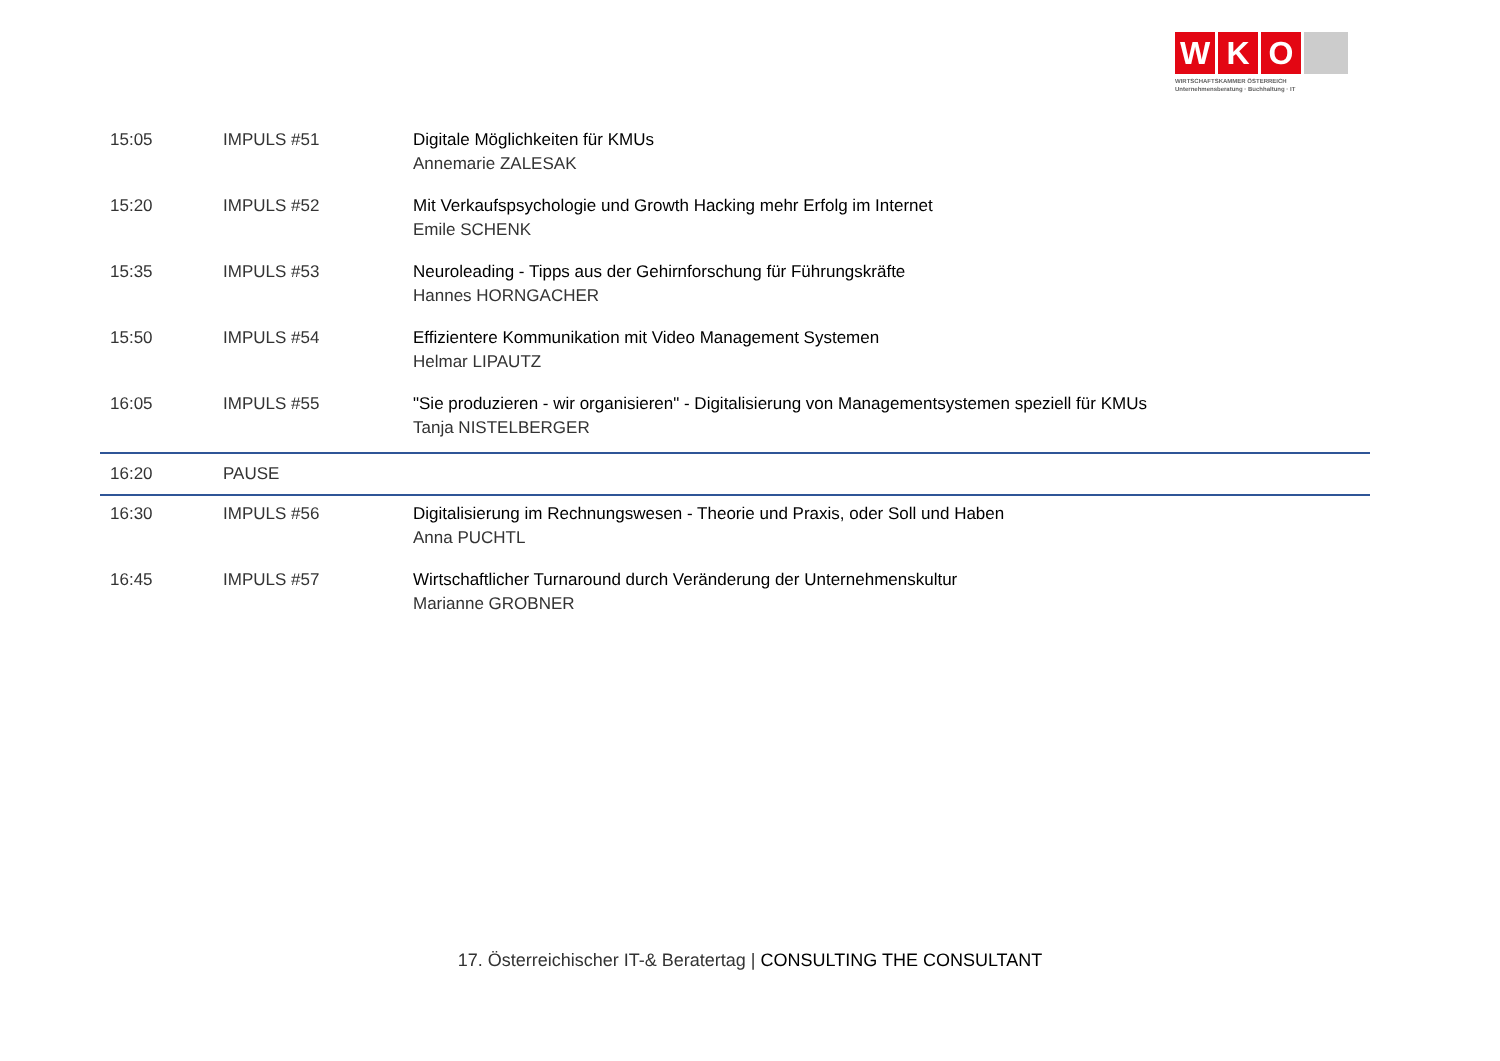W K O
WIRTSCHAFTSKAMMER ÖSTERREICH
Unternehmensberatung · Buchhaltung · IT
| 15:05 | IMPULS #51 | Digitale Möglichkeiten für KMUs Annemarie ZALESAK |
| 15:20 | IMPULS #52 | Mit Verkaufspsychologie und Growth Hacking mehr Erfolg im Internet Emile SCHENK |
| 15:35 | IMPULS #53 | Neuroleading - Tipps aus der Gehirnforschung für Führungskräfte Hannes HORNGACHER |
| 15:50 | IMPULS #54 | Effizientere Kommunikation mit Video Management Systemen Helmar LIPAUTZ |
| 16:05 | IMPULS #55 | "Sie produzieren - wir organisieren" - Digitalisierung von Managementsystemen speziell für KMUs Tanja NISTELBERGER |
| 16:20 | PAUSE | |
| 16:30 | IMPULS #56 | Digitalisierung im Rechnungswesen - Theorie und Praxis, oder Soll und Haben Anna PUCHTL |
| 16:45 | IMPULS #57 | Wirtschaftlicher Turnaround durch Veränderung der Unternehmenskultur Marianne GROBNER |
17. Österreichischer IT-& Beratertag | CONSULTING THE CONSULTANT